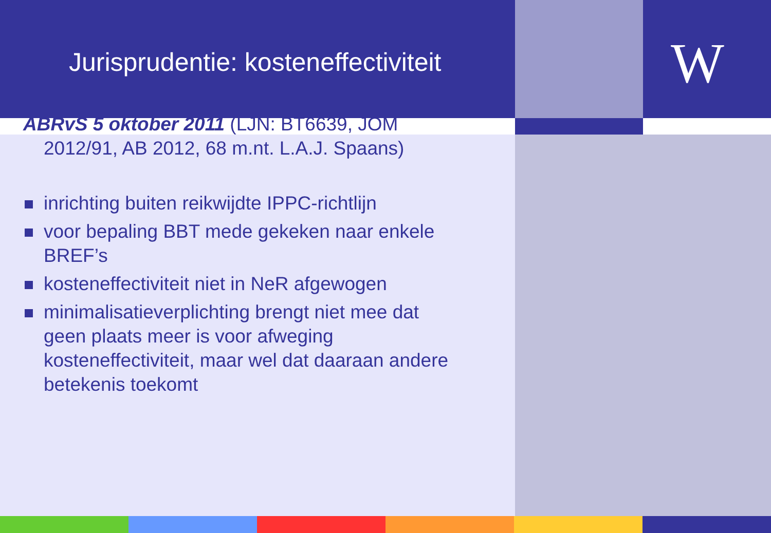Jurisprudentie: kosteneffectiviteit
W
ABRvS 5 oktober 2011 (LJN: BT6639, JOM 2012/91, AB 2012, 68 m.nt. L.A.J. Spaans)
inrichting buiten reikwijdte IPPC-richtlijn
voor bepaling BBT mede gekeken naar enkele BREF’s
kosteneffectiviteit niet in NeR afgewogen
minimalisatieverplichting brengt niet mee dat geen plaats meer is voor afweging kosteneffectiviteit, maar wel dat daaraan andere betekenis toekomt